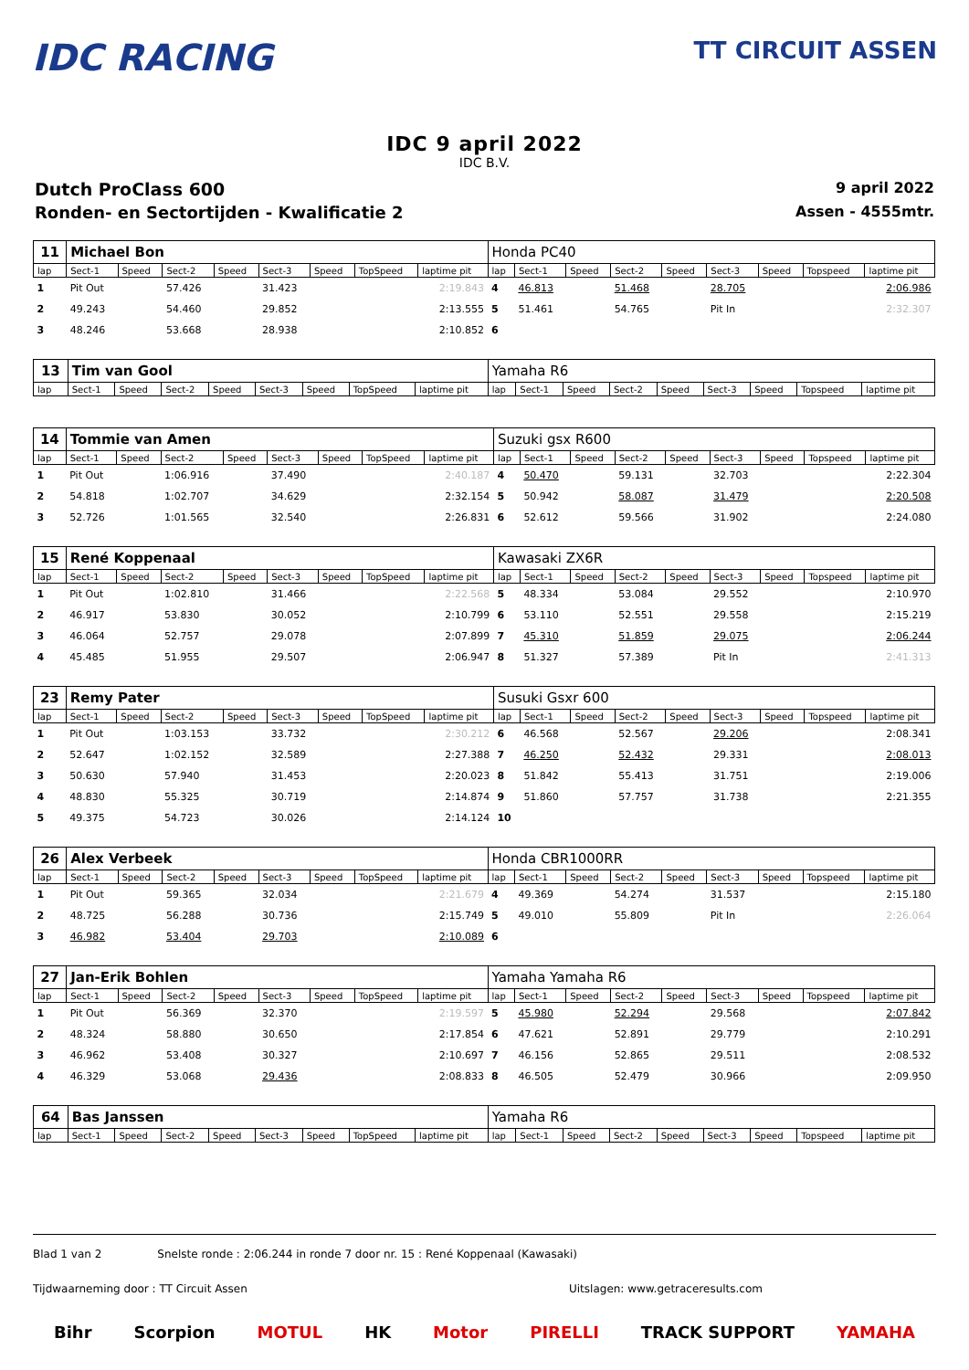IDC RACING
TT CIRCUIT ASSEN
IDC 9 april 2022
IDC B.V.
Dutch ProClass 600 9 april 2022
Ronden- en Sectortijden - Kwalificatie 2 Assen - 4555mtr.
| 11 | Michael Bon | | | | | | | | Honda PC40 | | | | | | | | |
| lap | Sect-1 | Speed | Sect-2 | Speed | Sect-3 | Speed | TopSpeed | laptime pit | lap | Sect-1 | Speed | Sect-2 | Speed | Sect-3 | Speed | Topspeed | laptime pit |
| 1 | Pit Out | | 57.426 | | 31.423 | | | 2:19.843 | 4 | 46.813 | | 51.468 | | 28.705 | | | 2:06.986 |
| 2 | 49.243 | | 54.460 | | 29.852 | | | 2:13.555 | 5 | 51.461 | | 54.765 | | Pit In | | | 2:32.307 |
| 3 | 48.246 | | 53.668 | | 28.938 | | | 2:10.852 | 6 | | | | | | | | |
| 13 | Tim van Gool | | | | | | | | Yamaha R6 | | | | | | | | |
| lap | Sect-1 | Speed | Sect-2 | Speed | Sect-3 | Speed | TopSpeed | laptime pit | lap | Sect-1 | Speed | Sect-2 | Speed | Sect-3 | Speed | Topspeed | laptime pit |
| 14 | Tommie van Amen | | | | | | | | Suzuki gsx R600 | | | | | | | | |
| lap | Sect-1 | Speed | Sect-2 | Speed | Sect-3 | Speed | TopSpeed | laptime pit | lap | Sect-1 | Speed | Sect-2 | Speed | Sect-3 | Speed | Topspeed | laptime pit |
| 1 | Pit Out | | 1:06.916 | | 37.490 | | | 2:40.187 | 4 | 50.470 | | 59.131 | | 32.703 | | | 2:22.304 |
| 2 | 54.818 | | 1:02.707 | | 34.629 | | | 2:32.154 | 5 | 50.942 | | 58.087 | | 31.479 | | | 2:20.508 |
| 3 | 52.726 | | 1:01.565 | | 32.540 | | | 2:26.831 | 6 | 52.612 | | 59.566 | | 31.902 | | | 2:24.080 |
| 15 | René Koppenaal | | | | | | | | Kawasaki ZX6R | | | | | | | | |
| lap | Sect-1 | Speed | Sect-2 | Speed | Sect-3 | Speed | TopSpeed | laptime pit | lap | Sect-1 | Speed | Sect-2 | Speed | Sect-3 | Speed | Topspeed | laptime pit |
| 1 | Pit Out | | 1:02.810 | | 31.466 | | | 2:22.568 | 5 | 48.334 | | 53.084 | | 29.552 | | | 2:10.970 |
| 2 | 46.917 | | 53.830 | | 30.052 | | | 2:10.799 | 6 | 53.110 | | 52.551 | | 29.558 | | | 2:15.219 |
| 3 | 46.064 | | 52.757 | | 29.078 | | | 2:07.899 | 7 | 45.310 | | 51.859 | | 29.075 | | | 2:06.244 |
| 4 | 45.485 | | 51.955 | | 29.507 | | | 2:06.947 | 8 | 51.327 | | 57.389 | | Pit In | | | 2:41.313 |
| 23 | Remy Pater | | | | | | | | Susuki Gsxr 600 | | | | | | | | |
| lap | Sect-1 | Speed | Sect-2 | Speed | Sect-3 | Speed | TopSpeed | laptime pit | lap | Sect-1 | Speed | Sect-2 | Speed | Sect-3 | Speed | Topspeed | laptime pit |
| 1 | Pit Out | | 1:03.153 | | 33.732 | | | 2:30.212 | 6 | 46.568 | | 52.567 | | 29.206 | | | 2:08.341 |
| 2 | 52.647 | | 1:02.152 | | 32.589 | | | 2:27.388 | 7 | 46.250 | | 52.432 | | 29.331 | | | 2:08.013 |
| 3 | 50.630 | | 57.940 | | 31.453 | | | 2:20.023 | 8 | 51.842 | | 55.413 | | 31.751 | | | 2:19.006 |
| 4 | 48.830 | | 55.325 | | 30.719 | | | 2:14.874 | 9 | 51.860 | | 57.757 | | 31.738 | | | 2:21.355 |
| 5 | 49.375 | | 54.723 | | 30.026 | | | 2:14.124 | 10 | | | | | | | | |
| 26 | Alex Verbeek | | | | | | | | Honda CBR1000RR | | | | | | | | |
| lap | Sect-1 | Speed | Sect-2 | Speed | Sect-3 | Speed | TopSpeed | laptime pit | lap | Sect-1 | Speed | Sect-2 | Speed | Sect-3 | Speed | Topspeed | laptime pit |
| 1 | Pit Out | | 59.365 | | 32.034 | | | 2:21.679 | 4 | 49.369 | | 54.274 | | 31.537 | | | 2:15.180 |
| 2 | 48.725 | | 56.288 | | 30.736 | | | 2:15.749 | 5 | 49.010 | | 55.809 | | Pit In | | | 2:26.064 |
| 3 | 46.982 | | 53.404 | | 29.703 | | | 2:10.089 | 6 | | | | | | | | |
| 27 | Jan-Erik Bohlen | | | | | | | | Yamaha Yamaha R6 | | | | | | | | |
| lap | Sect-1 | Speed | Sect-2 | Speed | Sect-3 | Speed | TopSpeed | laptime pit | lap | Sect-1 | Speed | Sect-2 | Speed | Sect-3 | Speed | Topspeed | laptime pit |
| 1 | Pit Out | | 56.369 | | 32.370 | | | 2:19.597 | 5 | 45.980 | | 52.294 | | 29.568 | | | 2:07.842 |
| 2 | 48.324 | | 58.880 | | 30.650 | | | 2:17.854 | 6 | 47.621 | | 52.891 | | 29.779 | | | 2:10.291 |
| 3 | 46.962 | | 53.408 | | 30.327 | | | 2:10.697 | 7 | 46.156 | | 52.865 | | 29.511 | | | 2:08.532 |
| 4 | 46.329 | | 53.068 | | 29.436 | | | 2:08.833 | 8 | 46.505 | | 52.479 | | 30.966 | | | 2:09.950 |
| 64 | Bas Janssen | | | | | | | | Yamaha R6 | | | | | | | | |
| lap | Sect-1 | Speed | Sect-2 | Speed | Sect-3 | Speed | TopSpeed | laptime pit | lap | Sect-1 | Speed | Sect-2 | Speed | Sect-3 | Speed | Topspeed | laptime pit |
Blad 1 van 2 Snelste ronde : 2:06.244 in ronde 7 door nr. 15 : René Koppenaal (Kawasaki)
Tijdwaarneming door : TT Circuit Assen Uitslagen: www.getraceresults.com
Bihr Scorpion MOTUL HK Motor PIRELLI TRACK SUPPORT YAMAHA